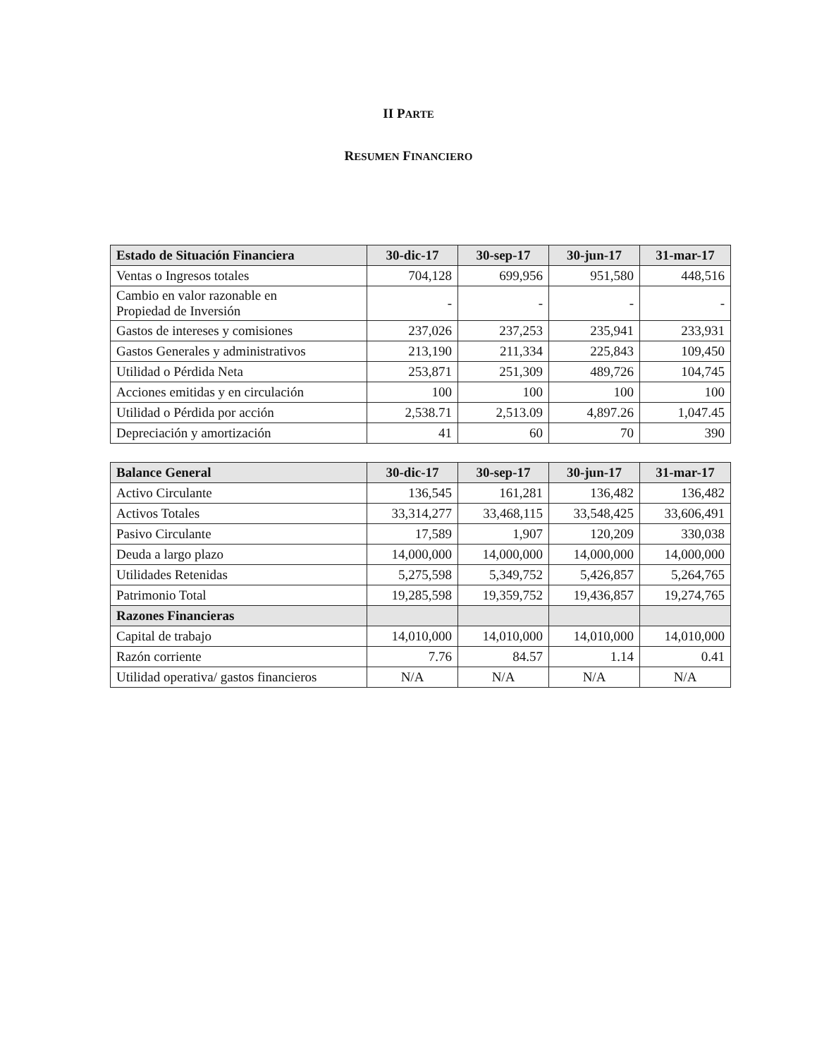II PARTE
RESUMEN FINANCIERO
| Estado de Situación Financiera | 30-dic-17 | 30-sep-17 | 30-jun-17 | 31-mar-17 |
| --- | --- | --- | --- | --- |
| Ventas o Ingresos totales | 704,128 | 699,956 | 951,580 | 448,516 |
| Cambio en valor razonable en Propiedad de Inversión | - | - | - | - |
| Gastos de intereses y comisiones | 237,026 | 237,253 | 235,941 | 233,931 |
| Gastos Generales y administrativos | 213,190 | 211,334 | 225,843 | 109,450 |
| Utilidad o Pérdida Neta | 253,871 | 251,309 | 489,726 | 104,745 |
| Acciones emitidas y en circulación | 100 | 100 | 100 | 100 |
| Utilidad o Pérdida por acción | 2,538.71 | 2,513.09 | 4,897.26 | 1,047.45 |
| Depreciación y amortización | 41 | 60 | 70 | 390 |
| Balance General | 30-dic-17 | 30-sep-17 | 30-jun-17 | 31-mar-17 |
| --- | --- | --- | --- | --- |
| Activo Circulante | 136,545 | 161,281 | 136,482 | 136,482 |
| Activos Totales | 33,314,277 | 33,468,115 | 33,548,425 | 33,606,491 |
| Pasivo Circulante | 17,589 | 1,907 | 120,209 | 330,038 |
| Deuda a largo plazo | 14,000,000 | 14,000,000 | 14,000,000 | 14,000,000 |
| Utilidades Retenidas | 5,275,598 | 5,349,752 | 5,426,857 | 5,264,765 |
| Patrimonio Total | 19,285,598 | 19,359,752 | 19,436,857 | 19,274,765 |
| Razones Financieras | | | | |
| Capital de trabajo | 14,010,000 | 14,010,000 | 14,010,000 | 14,010,000 |
| Razón corriente | 7.76 | 84.57 | 1.14 | 0.41 |
| Utilidad operativa/ gastos financieros | N/A | N/A | N/A | N/A |